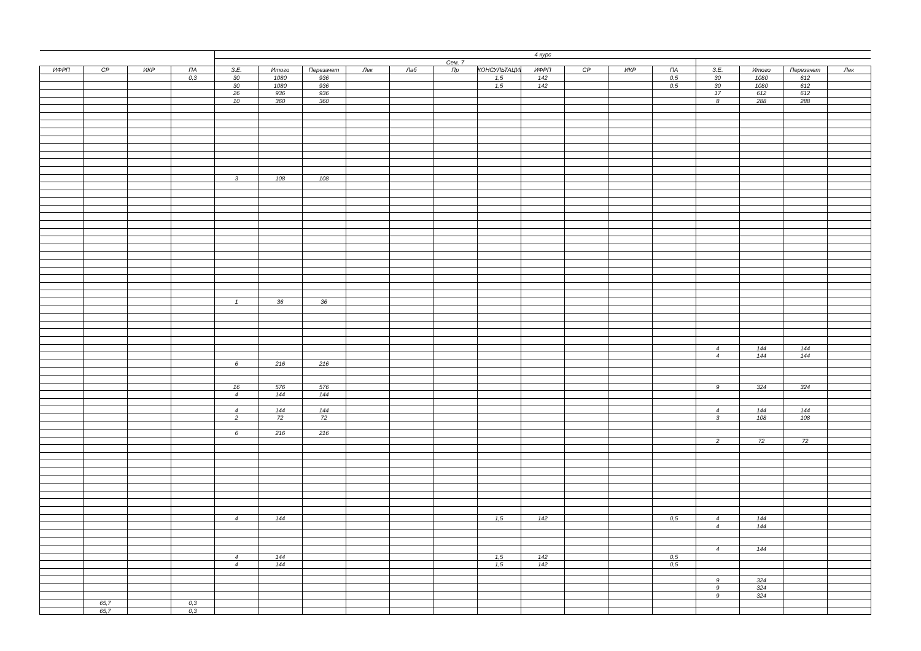| | | | | 4 курс | | | | | | | | | | | | | | |
| | | | | Сем. 7 | | | | | | | | | | | | | | |
| ИФРП | СР | ИКР | ПА | З.Е. | Итого | Перезачет | Лек | Лаб | Пр | КОНСУЛЬТАЦИИ | ИФРП | СР | ИКР | ПА | З.Е. | Итого | Перезачет | Лек |
| | | | 0,3 | 30 | 1080 | 936 | | | | 1,5 | 142 | | | 0,5 | 30 | 1080 | 612 | |
| | | | | 30 | 1080 | 936 | | | | 1,5 | 142 | | | 0,5 | 30 | 1080 | 612 | |
| | | | | 26 | 936 | 936 | | | | | | | | | 17 | 612 | 612 | |
| | | | | 10 | 360 | 360 | | | | | | | | | 8 | 288 | 288 | |
| | | | | 3 | 108 | 108 | | | | | | | | | | | | |
| | | | | 1 | 36 | 36 | | | | | | | | | | | | |
| | | | | | | | | | | | | | | | 4 | 144 | 144 | |
| | | | | | | | | | | | | | | | 4 | 144 | 144 | |
| | | | | 6 | 216 | 216 | | | | | | | | | | | | |
| | | | | 16 | 576 | 576 | | | | | | | | | 9 | 324 | 324 | |
| | | | | 4 | 144 | 144 | | | | | | | | | | | | |
| | | | | 4 | 144 | 144 | | | | | | | | | 4 | 144 | 144 | |
| | | | | 2 | 72 | 72 | | | | | | | | | 3 | 108 | 108 | |
| | | | | 6 | 216 | 216 | | | | | | | | | | | | |
| | | | | | | | | | | | | | | | 2 | 72 | 72 | |
| | | | | 4 | 144 | | | | | 1,5 | 142 | | | 0,5 | 4 | 144 | | |
| | | | | | | | | | | | | | | | 4 | 144 | | |
| | | | | | | | | | | | | | | | 4 | 144 | | |
| | | | | 4 | 144 | | | | | 1,5 | 142 | | | 0,5 | | | | |
| | | | | 4 | 144 | | | | | 1,5 | 142 | | | 0,5 | | | | |
| | | | | | | | | | | | | | | | 9 | 324 | | |
| | | | | | | | | | | | | | | | 9 | 324 | | |
| | | | | | | | | | | | | | | | 9 | 324 | | |
| | 65,7 | | 0,3 | | | | | | | | | | | | | | | |
| | 65,7 | | 0,3 | | | | | | | | | | | | | | | |